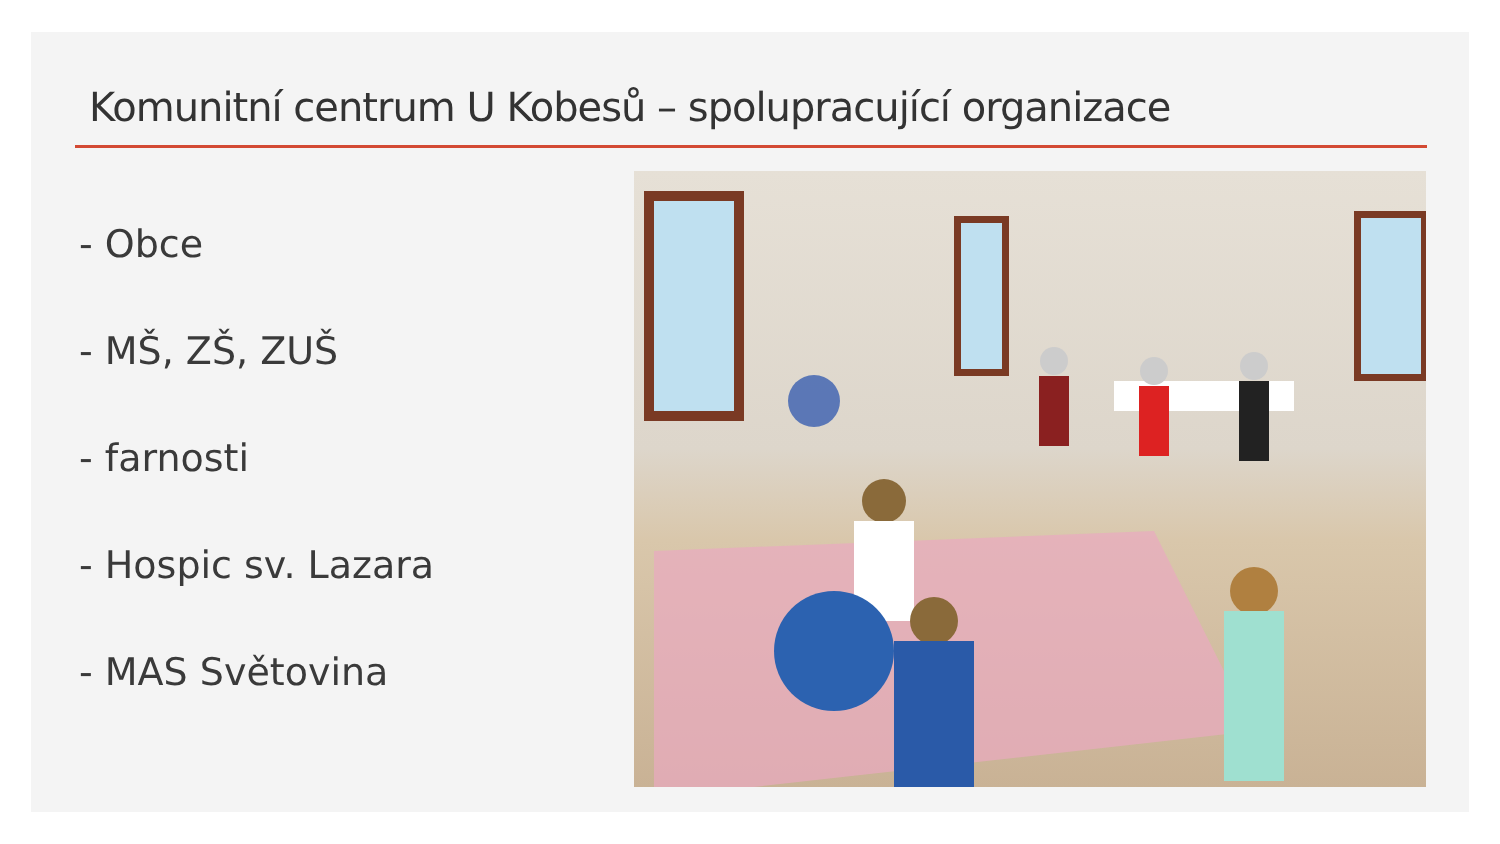Komunitní centrum U Kobesů – spolupracující organizace
- Obce
- MŠ, ZŠ, ZUŠ
- farnosti
- Hospic sv. Lazara
- MAS Světovina